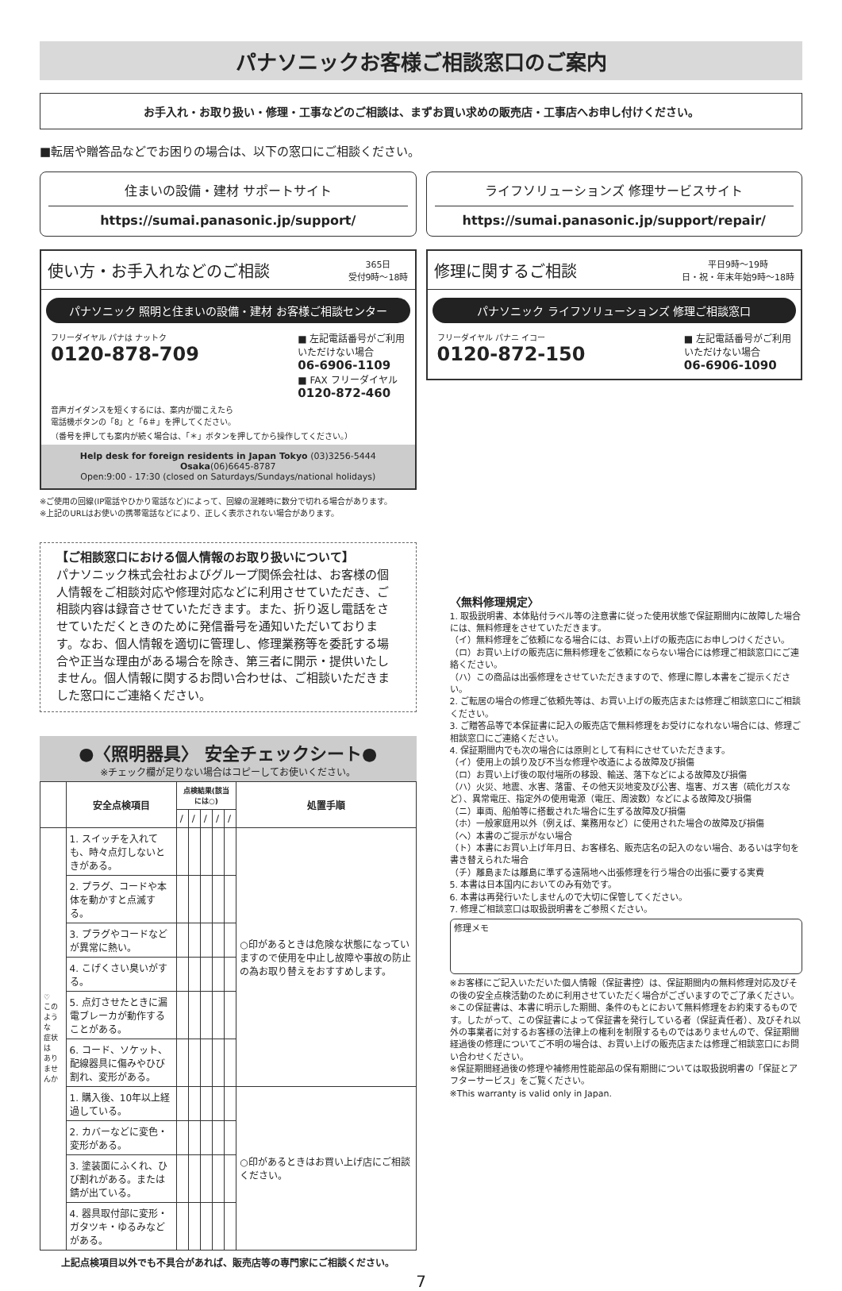パナソニックお客様ご相談窓口のご案内
お手入れ・お取り扱い・修理・工事などのご相談は、まずお買い求めの販売店・工事店へお申し付けください。
■転居や贈答品などでお困りの場合は、以下の窓口にご相談ください。
住まいの設備・建材 サポートサイト
https://sumai.panasonic.jp/support/
ライフソリューションズ 修理サービスサイト
https://sumai.panasonic.jp/support/repair/
使い方・お手入れなどのご相談 365日
受付9時～18時
パナソニック 照明と住まいの設備・建材 お客様ご相談センター
フリーダイヤル パナは ナットク
0120-878-709
■ 左記電話番号がご利用
いただけない場合
06-6906-1109
■ FAX フリーダイヤル
0120-872-460
音声ガイダンスを短くするには、案内が聞こえたら
電話機ボタンの「8」と「6＃」を押してください。
（番号を押しても案内が続く場合は、「＊」ボタンを押してから操作してください。）
Help desk for foreign residents in Japan Tokyo (03)3256-5444 Osaka(06)6645-8787
Open:9:00 - 17:30 (closed on Saturdays/Sundays/national holidays)
※ご使用の回線(IP電話やひかり電話など)によって、回線の混雑時に数分で切れる場合があります。
※上記のURLはお使いの携帯電話などにより、正しく表示されない場合があります。
【ご相談窓口における個人情報のお取り扱いについて】
パナソニック株式会社およびグループ関係会社は、お客様の個人情報をご相談対応や修理対応などに利用させていただき、ご相談内容は録音させていただきます。また、折り返し電話をさせていただくときのために発信番号を通知いただいております。なお、個人情報を適切に管理し、修理業務等を委託する場合や正当な理由がある場合を除き、第三者に開示・提供いたしません。個人情報に関するお問い合わせは、ご相談いただきました窓口にご連絡ください。
●〈照明器具〉 安全チェックシート●
※チェック欄が足りない場合はコピーしてお使いください。
| | 安全点検項目 | 点検結果(該当には○) | | | | | 処置手順 |
| --- | --- | --- | --- | --- | --- | --- | --- |
| | | / | / | / | / | / | |
| ♡ このような 症状は ありませんか | 1. スイッチを入れても、時々点灯しないときがある。 | | | | | | ○印があるときは危険な状態になっていますので使用を中止し故障や事故の防止の為お取り替えをおすすめします。 |
| | 2. プラグ、コードや本体を動かすと点滅する。 | | | | | | |
| | 3. プラグやコードなどが異常に熱い。 | | | | | | |
| | 4. こげくさい臭いがする。 | | | | | | |
| | 5. 点灯させたときに漏電ブレーカが動作することがある。 | | | | | | |
| | 6. コード、ソケット、配線器具に傷みやひび割れ、変形がある。 | | | | | | |
| | 1. 購入後、10年以上経過している。 | | | | | | ○印があるときはお買い上げ店にご相談ください。 |
| | 2. カバーなどに変色・変形がある。 | | | | | | |
| | 3. 塗装面にふくれ、ひび割れがある。または錆が出ている。 | | | | | | |
| | 4. 器具取付部に変形・ガタツキ・ゆるみなどがある。 | | | | | | |
上記点検項目以外でも不具合があれば、販売店等の専門家にご相談ください。
修理に関するご相談 平日9時～19時
日・祝・年末年始9時～18時
パナソニック ライフソリューションズ 修理ご相談窓口
フリーダイヤル パナニ イコー
0120-872-150
■ 左記電話番号がご利用
いただけない場合
06-6906-1090
〈無料修理規定〉
1. 取扱説明書、本体貼付ラベル等の注意書に従った使用状態で保証期間内に故障した場合には、無料修理をさせていただきます。
（イ）無料修理をご依頼になる場合には、お買い上げの販売店にお申しつけください。
（ロ）お買い上げの販売店に無料修理をご依頼にならない場合には修理ご相談窓口にご連絡ください。
（ハ）この商品は出張修理をさせていただきますので、修理に際し本書をご提示ください。
2. ご転居の場合の修理ご依頼先等は、お買い上げの販売店または修理ご相談窓口にご相談ください。
3. ご贈答品等で本保証書に記入の販売店で無料修理をお受けになれない場合には、修理ご相談窓口にご連絡ください。
4. 保証期間内でも次の場合には原則として有料にさせていただきます。
（イ）使用上の誤り及び不当な修理や改造による故障及び損傷
（ロ）お買い上げ後の取付場所の移設、輸送、落下などによる故障及び損傷
（ハ）火災、地震、水害、落雷、その他天災地変及び公害、塩害、ガス害（硫化ガスなど）、異常電圧、指定外の使用電源（電圧、周波数）などによる故障及び損傷
（ニ）車両、船舶等に搭載された場合に生ずる故障及び損傷
（ホ）一般家庭用以外（例えば、業務用など）に使用された場合の故障及び損傷
（ヘ）本書のご提示がない場合
（ト）本書にお買い上げ年月日、お客様名、販売店名の記入のない場合、あるいは字句を書き替えられた場合
（チ）離島または離島に準ずる遠隔地へ出張修理を行う場合の出張に要する実費
5. 本書は日本国内においてのみ有効です。
6. 本書は再発行いたしませんので大切に保管してください。
7. 修理ご相談窓口は取扱説明書をご参照ください。
修理メモ
※お客様にご記入いただいた個人情報（保証書控）は、保証期間内の無料修理対応及びその後の安全点検活動のために利用させていただく場合がございますのでご了承ください。
※この保証書は、本書に明示した期間、条件のもとにおいて無料修理をお約束するものです。したがって、この保証書によって保証書を発行している者（保証責任者）、及びそれ以外の事業者に対するお客様の法律上の権利を制限するものではありませんので、保証期間経過後の修理についてご不明の場合は、お買い上げの販売店または修理ご相談窓口にお問い合わせください。
※保証期間経過後の修理や補修用性能部品の保有期間については取扱説明書の「保証とアフターサービス」をご覧ください。
※This warranty is valid only in Japan.
7